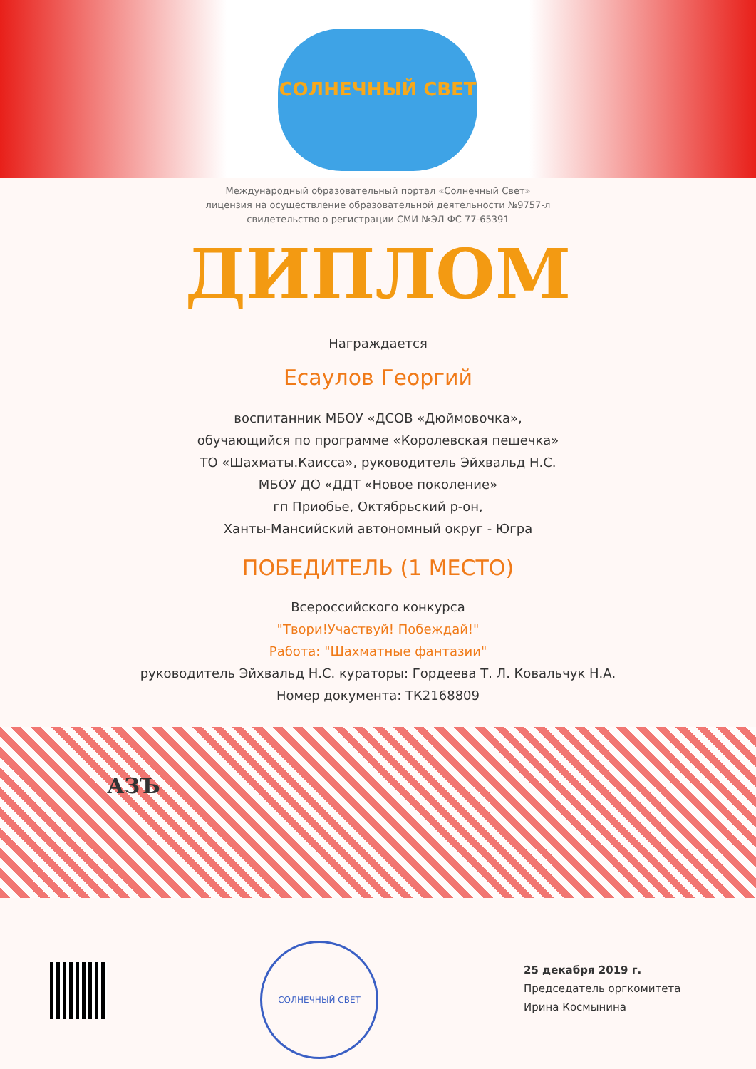СОЛНЕЧНЫЙ СВЕТ
Международный образовательный портал «Солнечный Свет»
лицензия на осуществление образовательной деятельности №9757-л
свидетельство о регистрации СМИ №ЭЛ ФС 77-65391
ДИПЛОМ
Награждается
Есаулов Георгий
воспитанник МБОУ «ДСОВ «Дюймовочка»,
обучающийся по программе «Королевская пешечка»
ТО «Шахматы.Каисса», руководитель Эйхвальд Н.С.
МБОУ ДО «ДДТ «Новое поколение»
гп Приобье, Октябрьский р-он,
Ханты-Мансийский автономный округ - Югра
ПОБЕДИТЕЛЬ (1 МЕСТО)
Всероссийского конкурса
"Твори!Участвуй! Побеждай!"
Работа: "Шахматные фантазии"
руководитель Эйхвальд Н.С. кураторы: Гордеева Т. Л. Ковальчук Н.А.
Номер документа: ТК2168809
АЗЪ
СОЛНЕЧНЫЙ СВЕТ
25 декабря 2019 г.
Председатель оргкомитета
Ирина Космынина